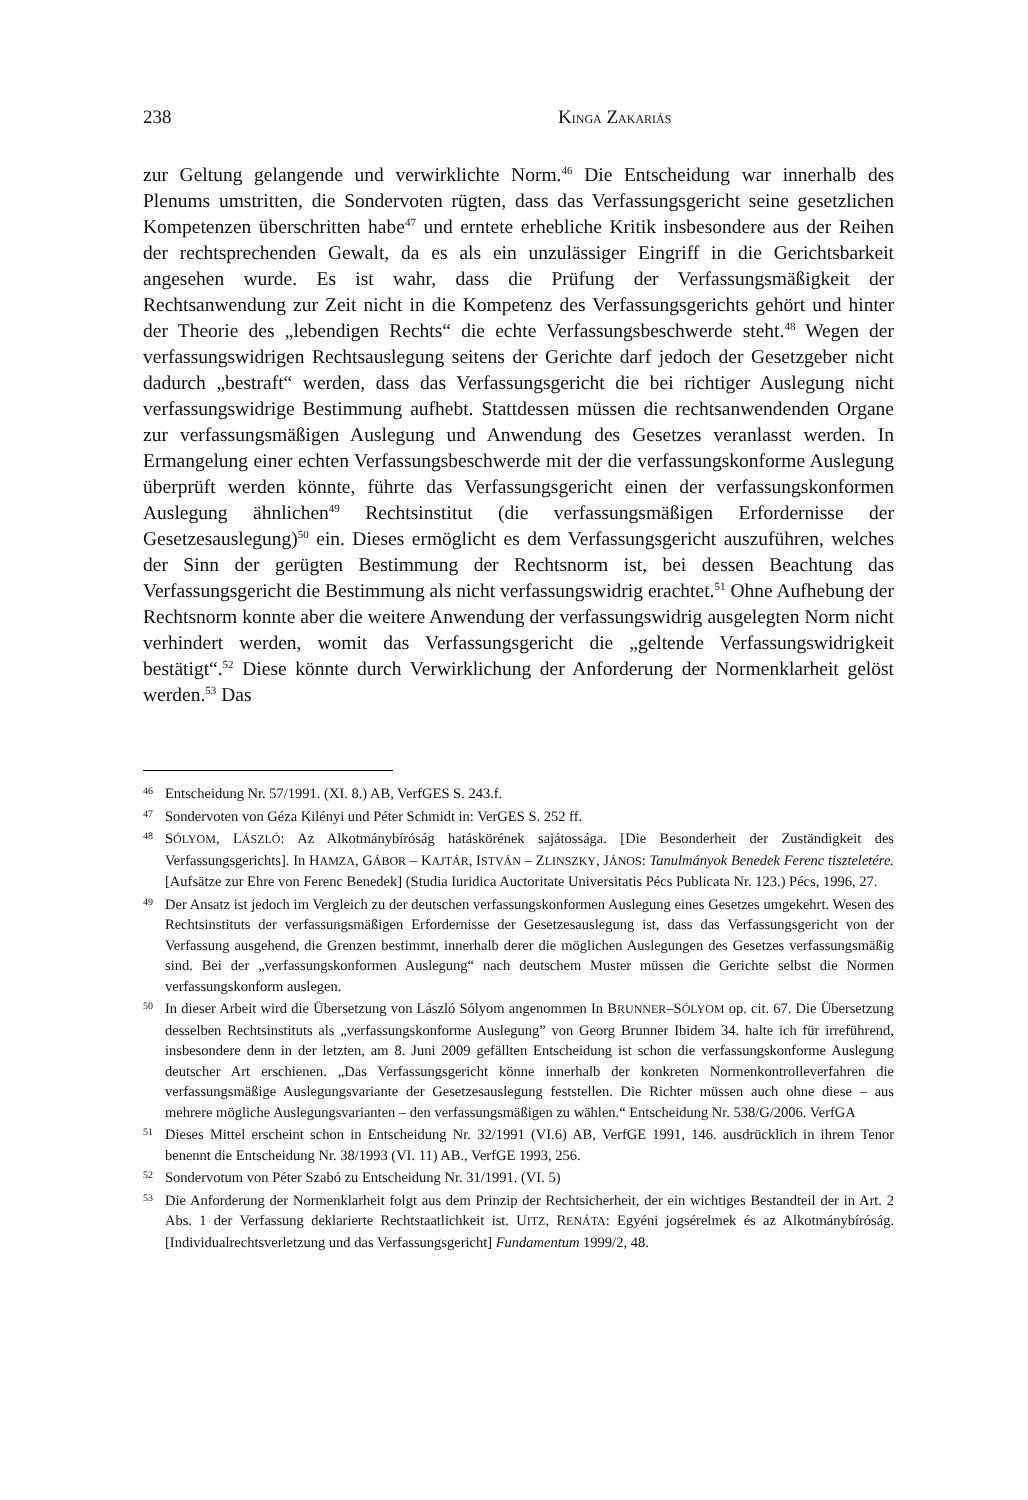238 KINGA ZAKARIÁS
zur Geltung gelangende und verwirklichte Norm.<sup>46</sup> Die Entscheidung war innerhalb des Plenums umstritten, die Sondervoten rügten, dass das Verfassungsgericht seine gesetzlichen Kompetenzen überschritten habe<sup>47</sup> und erntete erhebliche Kritik insbesondere aus der Reihen der rechtsprechenden Gewalt, da es als ein unzulässiger Eingriff in die Gerichtsbarkeit angesehen wurde. Es ist wahr, dass die Prüfung der Verfassungsmäßigkeit der Rechtsanwendung zur Zeit nicht in die Kompetenz des Verfassungsgerichts gehört und hinter der Theorie des „lebendigen Rechts“ die echte Verfassungsbeschwerde steht.<sup>48</sup> Wegen der verfassungswidrigen Rechtsauslegung seitens der Gerichte darf jedoch der Gesetzgeber nicht dadurch „bestraft“ werden, dass das Verfassungsgericht die bei richtiger Auslegung nicht verfassungswidrige Bestimmung aufhebt. Stattdessen müssen die rechtsanwendenden Organe zur verfassungsmäßigen Auslegung und Anwendung des Gesetzes veranlasst werden. In Ermangelung einer echten Verfassungsbeschwerde mit der die verfassungskonforme Auslegung überprüft werden könnte, führte das Verfassungsgericht einen der verfassungskonformen Auslegung ähnlichen<sup>49</sup> Rechtsinstitut (die verfassungsmäßigen Erfordernisse der Gesetzesauslegung)<sup>50</sup> ein. Dieses ermöglicht es dem Verfassungsgericht auszuführen, welches der Sinn der gerügten Bestimmung der Rechtsnorm ist, bei dessen Beachtung das Verfassungsgericht die Bestimmung als nicht verfassungswidrig erachtet.<sup>51</sup> Ohne Aufhebung der Rechtsnorm konnte aber die weitere Anwendung der verfassungswidrig ausgelegten Norm nicht verhindert werden, womit das Verfassungsgericht die „geltende Verfassungswidrigkeit bestätigt“.<sup>52</sup> Diese könnte durch Verwirklichung der Anforderung der Normenklarheit gelöst werden.<sup>53</sup> Das
46 Entscheidung Nr. 57/1991. (XI. 8.) AB, VerfGES S. 243.f.
47 Sondervoten von Géza Kilényi und Péter Schmidt in: VerGES S. 252 ff.
48 SÓLYOM, LÁSZLÓ: Az Alkotmánybíróság hatáskörének sajátossága. [Die Besonderheit der Zuständigkeit des Verfassungsgerichts]. In HAMZA, GÁBOR – KAJTÁR, ISTVÁN – ZLINSZKY, JÁNOS: Tanulmányok Benedek Ferenc tiszteletére. [Aufsätze zur Ehre von Ferenc Benedek] (Studia Iuridica Auctoritate Universitatis Pécs Publicata Nr. 123.) Pécs, 1996, 27.
49 Der Ansatz ist jedoch im Vergleich zu der deutschen verfassungskonformen Auslegung eines Gesetzes umgekehrt. Wesen des Rechtsinstituts der verfassungsmäßigen Erfordernisse der Gesetzesauslegung ist, dass das Verfassungsgericht von der Verfassung ausgehend, die Grenzen bestimmt, innerhalb derer die möglichen Auslegungen des Gesetzes verfassungsmäßig sind. Bei der „verfassungskonformen Auslegung“ nach deutschem Muster müssen die Gerichte selbst die Normen verfassungskonform auslegen.
50 In dieser Arbeit wird die Übersetzung von László Sólyom angenommen In BRUNNER–SÓLYOM op. cit. 67. Die Übersetzung desselben Rechtsinstituts als „verfassungskonforme Auslegung” von Georg Brunner Ibidem 34. halte ich für irreführend, insbesondere denn in der letzten, am 8. Juni 2009 gefällten Entscheidung ist schon die verfassungskonforme Auslegung deutscher Art erschienen. „Das Verfassungsgericht könne innerhalb der konkreten Normenkontrolleverfahren die verfassungsmäßige Auslegungsvariante der Gesetzesauslegung feststellen. Die Richter müssen auch ohne diese – aus mehrere mögliche Auslegungsvarianten – den verfassungsmäßigen zu wählen.“ Entscheidung Nr. 538/G/2006. VerfGA
51 Dieses Mittel erscheint schon in Entscheidung Nr. 32/1991 (VI.6) AB, VerfGE 1991, 146. ausdrücklich in ihrem Tenor benennt die Entscheidung Nr. 38/1993 (VI. 11) AB., VerfGE 1993, 256.
52 Sondervotum von Péter Szabó zu Entscheidung Nr. 31/1991. (VI. 5)
53 Die Anforderung der Normenklarheit folgt aus dem Prinzip der Rechtsicherheit, der ein wichtiges Bestandteil der in Art. 2 Abs. 1 der Verfassung deklarierte Rechtstaatlichkeit ist. UITZ, RENÁTA: Egyéni jogsérelmek és az Alkotmánybíróság. [Individualrechtsverletzung und das Verfassungsgericht] Fundamentum 1999/2, 48.